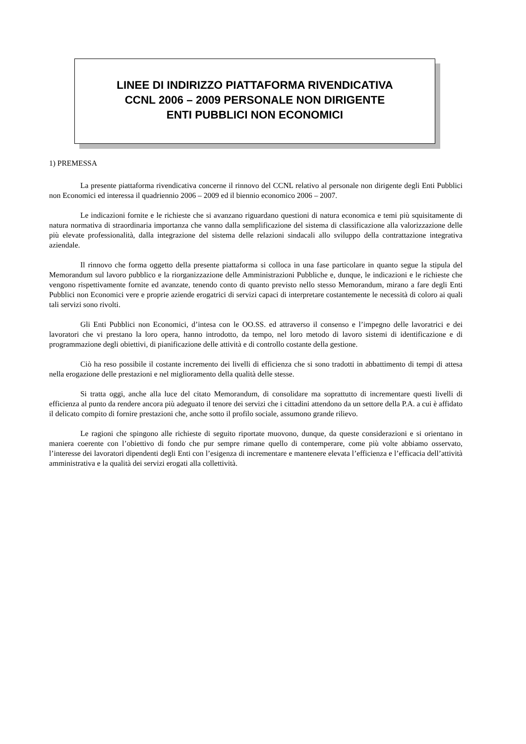LINEE DI INDIRIZZO PIATTAFORMA RIVENDICATIVA
CCNL 2006 – 2009 PERSONALE NON DIRIGENTE
ENTI PUBBLICI NON ECONOMICI
1) PREMESSA
La presente piattaforma rivendicativa concerne il rinnovo del CCNL relativo al personale non dirigente degli Enti Pubblici non Economici ed interessa il quadriennio 2006 – 2009 ed il biennio economico 2006 – 2007.
Le indicazioni fornite e le richieste che si avanzano riguardano questioni di natura economica e temi più squisitamente di natura normativa di straordinaria importanza che vanno dalla semplificazione del sistema di classificazione alla valorizzazione delle più elevate professionalità, dalla integrazione del sistema delle relazioni sindacali allo sviluppo della contrattazione integrativa aziendale.
Il rinnovo che forma oggetto della presente piattaforma si colloca in una fase particolare in quanto segue la stipula del Memorandum sul lavoro pubblico e la riorganizzazione delle Amministrazioni Pubbliche e, dunque, le indicazioni e le richieste che vengono rispettivamente fornite ed avanzate, tenendo conto di quanto previsto nello stesso Memorandum, mirano a fare degli Enti Pubblici non Economici vere e proprie aziende erogatrici di servizi capaci di interpretare costantemente le necessità di coloro ai quali tali servizi sono rivolti.
Gli Enti Pubblici non Economici, d’intesa con le OO.SS. ed attraverso il consenso e l’impegno delle lavoratrici e dei lavoratori che vi prestano la loro opera, hanno introdotto, da tempo, nel loro metodo di lavoro sistemi di identificazione e di programmazione degli obiettivi, di pianificazione delle attività e di controllo costante della gestione.
Ciò ha reso possibile il costante incremento dei livelli di efficienza che si sono tradotti in abbattimento di tempi di attesa nella erogazione delle prestazioni e nel miglioramento della qualità delle stesse.
Si tratta oggi, anche alla luce del citato Memorandum, di consolidare ma soprattutto di incrementare questi livelli di efficienza al punto da rendere ancora più adeguato il tenore dei servizi che i cittadini attendono da un settore della P.A. a cui è affidato il delicato compito di fornire prestazioni che, anche sotto il profilo sociale, assumono grande rilievo.
Le ragioni che spingono alle richieste di seguito riportate muovono, dunque, da queste considerazioni e si orientano in maniera coerente con l’obiettivo di fondo che pur sempre rimane quello di contemperare, come più volte abbiamo osservato, l’interesse dei lavoratori dipendenti degli Enti con l’esigenza di incrementare e mantenere elevata l’efficienza e l’efficacia dell’attività amministrativa e la qualità dei servizi erogati alla collettività.